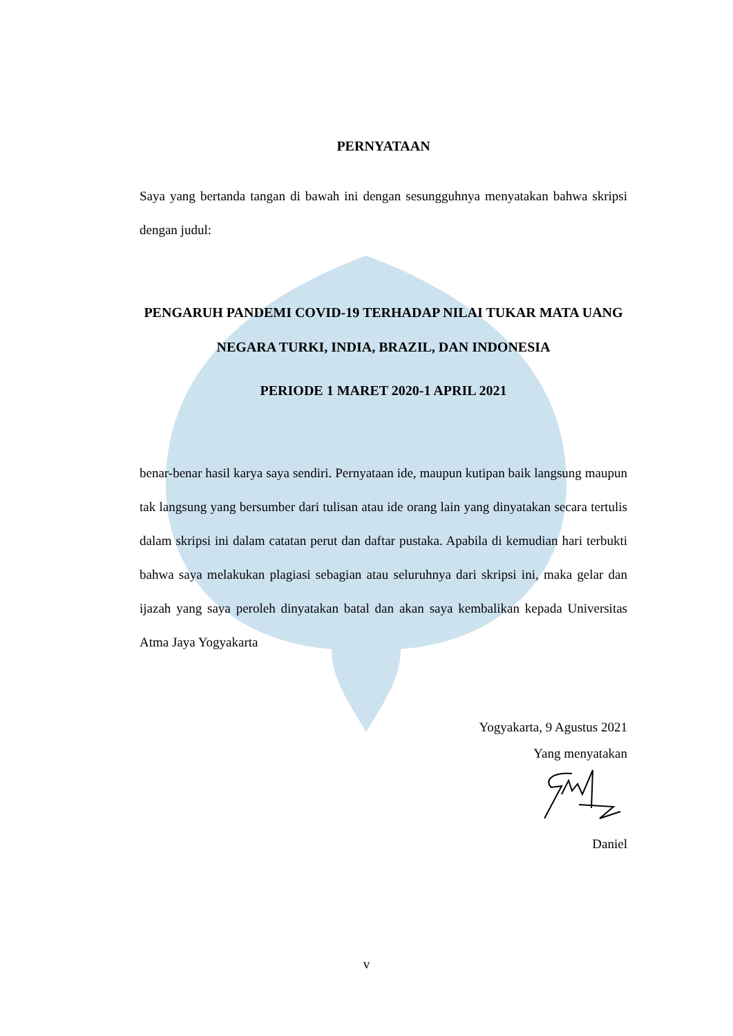PERNYATAAN
Saya yang bertanda tangan di bawah ini dengan sesungguhnya menyatakan bahwa skripsi dengan judul:
PENGARUH PANDEMI COVID-19 TERHADAP NILAI TUKAR MATA UANG NEGARA TURKI, INDIA, BRAZIL, DAN INDONESIA
PERIODE 1 MARET 2020-1 APRIL 2021
benar-benar hasil karya saya sendiri. Pernyataan ide, maupun kutipan baik langsung maupun tak langsung yang bersumber dari tulisan atau ide orang lain yang dinyatakan secara tertulis dalam skripsi ini dalam catatan perut dan daftar pustaka. Apabila di kemudian hari terbukti bahwa saya melakukan plagiasi sebagian atau seluruhnya dari skripsi ini, maka gelar dan ijazah yang saya peroleh dinyatakan batal dan akan saya kembalikan kepada Universitas Atma Jaya Yogyakarta
Yogyakarta, 9 Agustus 2021
Yang menyatakan
Daniel
v